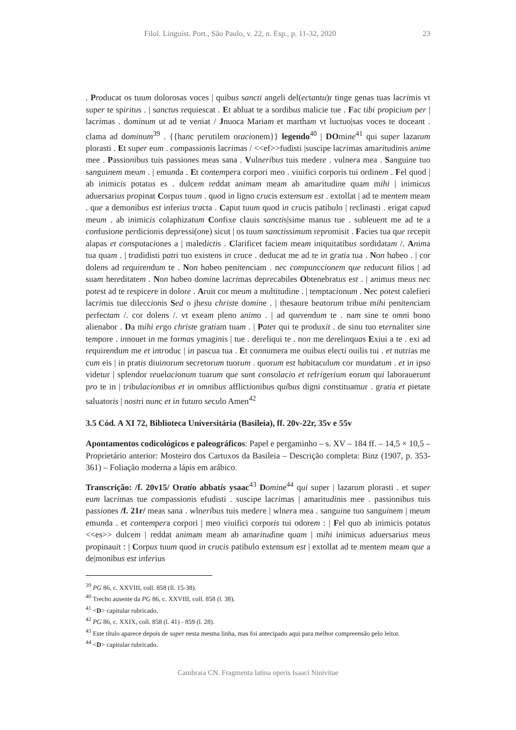Filol. Linguíst. Port., São Paulo, v. 22, n. Esp., p. 11-32, 2020 23
. Producat os tuum dolorosas voces | quibus sancti angeli del(ectantu)r tinge genas tuas lacrimis vt super te spiritus . | sanctus requiescat . Et abluat te a sordibus malicie tue . Fac tibi propicium per | lacrimas . dominum ut ad te veniat / Jnuoca Mariam et martham vt luctuo|sas voces te doceant . clama ad dominum<sup>39</sup> . {{hanc perutilem oracionem}} legendo<sup>40</sup> | DOmine<sup>41</sup> qui super lazarum plorasti . Et super eum . compassionis lacrimas / <<ef>>fudisti |suscipe lacrimas amaritudinis anime mee . Passionibus tuis passiones meas sana . Vulneribus tuis medere . vulnera mea . Sanguine tuo sanguinem meum . | emunda . Et contempera corpori meo . viuifici corporis tui ordinem . Fel quod | ab inimicis potatus es . dulcem reddat animam meam ab amaritudine quam mihi | inimicus aduersarius propinat Corpus tuum . quod in ligno crucis extensum est . extollat | ad te mentem meam . que a demonibus est inferius tracta . Caput tuum quod in crucis patibulo | reclinasti . erigat capud meum . ab inimicis colaphizatum Confixe clauis sanctis|sime manus tue . subleuent me ad te a confusione perdicionis depressi(one) sicut | os tuum sanctissimum repromisit . Facies tua que recepit alapas et consputaciones a | maledictis . Clarificet faciem meam iniquitatibus sordidatam /. Anima tua quam . | tradidisti patri tuo existens in cruce . deducat me ad te in gratia tua . Non habeo . | cor dolens ad requirendum te . Non habeo penitenciam . nec compunccionem que reducunt filios | ad suam hereditatem . Non habeo domine lacrimas deprecabiles Obtenebratus est . | animus meus nec potest ad te respicere in dolore . Aruit cor meum a multitudine . | temptacionum . Nec potest calefieri lacrimis tue dileccionis Sed o jhesu christe domine . | thesaure beatorum tribue mihi penitenciam perfectam /. cor dolens /. vt exeam pleno animo . | ad querendum te . nam sine te omni bono alienabor . Da mihi ergo christe gratiam tuam . | Pater qui te produxit . de sinu tuo eternaliter sine tempore . innouet in me formas ymaginis | tue . dereliqui te . non me derelinquas Exiui a te . exi ad requirendum me et introduc | in pascua tua . Et connumera me ouibus electi ouilis tui . et nutrias me cum eis | in pratis diuinorum secretorum tuorum . quorum est habitaculum cor mundatum . et in ipso videtur | splendor reuelacionum tuarum que sunt consolacio et refrigerium eorum qui laborauerunt pro te in | tribulacionibus et in omnibus afflictionibus quibus digni constituamur . gratia et pietate saluatoris | nostri nunc et in futuro seculo Amen<sup>42</sup>
3.5 Cód. A XI 72, Biblioteca Universitária (Basileia), ff. 20v-22r, 35v e 55v
Apontamentos codicológicos e paleográficos: Papel e pergaminho – s. XV – 184 ff. – 14,5 × 10,5 – Proprietário anterior: Mosteiro dos Cartuxos da Basileia – Descrição completa: Binz (1907, p. 353-361) – Foliação moderna a lápis em arábico.
Transcrição: /f. 20v15/ Oratio abbatis ysaac<sup>43</sup> Domine<sup>44</sup> qui super | lazarum plorasti . et super eum lacrimas tue compassionis efudisti . suscipe lacrimas | amaritudinis mee . passionibus tuis passiones /f. 21r/ meas sana . wlneribus tuis medere | wlnera mea . sanguine tuo sanguinem | meum emunda . et contempera corpori | meo viuifici corporis tui odorem : | Fel quo ab inimicis potatus <<es>> dulcem | reddat animam meam ab amaritudine quam | mihi inimicus aduersarius meus propinauit : | Corpus tuum quod in crucis patibulo extensum est | extollat ad te mentem meam que a de|monibus est inferius
<sup>39</sup> PG 86, c. XXVIII, coll. 858 (ll. 15-38).
<sup>40</sup> Trecho ausente da PG 86, c. XXVIII, coll. 858 (l. 38).
<sup>41</sup> <D> capitular rubricado.
<sup>42</sup> PG 86, c. XXIX, coll. 858 (l. 41) - 859 (l. 28).
<sup>43</sup> Este título aparece depois de super nesta mesma linha, mas foi antecipado aqui para melhor compreensão pelo leitor.
<sup>44</sup> <D> capitular rubricado.
Cambraia CN. Fragmenta latina operis Isaaci Ninivitae